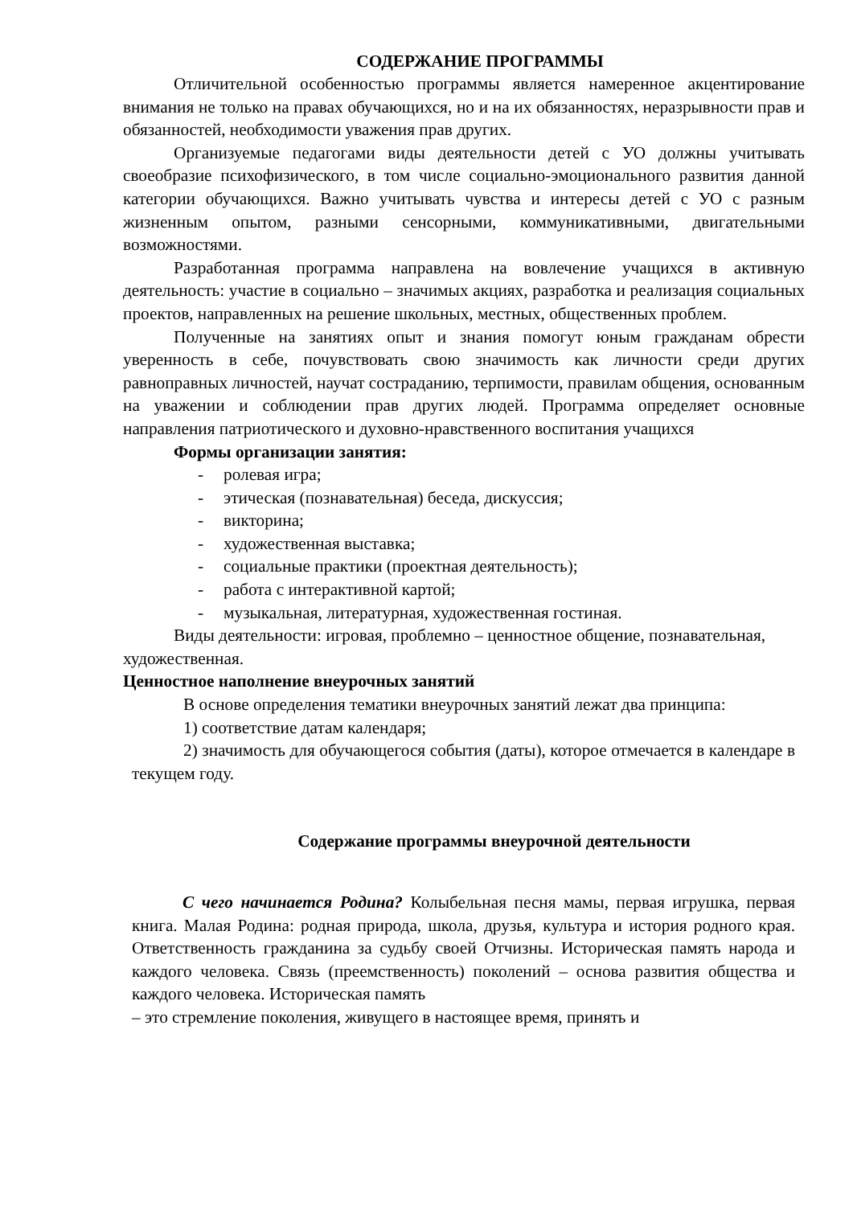СОДЕРЖАНИЕ ПРОГРАММЫ
Отличительной особенностью программы является намеренное акцентирование внимания не только на правах обучающихся, но и на их обязанностях, неразрывности прав и обязанностей, необходимости уважения прав других.
Организуемые педагогами виды деятельности детей с УО должны учитывать своеобразие психофизического, в том числе социально-эмоционального развития данной категории обучающихся. Важно учитывать чувства и интересы детей с УО с разным жизненным опытом, разными сенсорными, коммуникативными, двигательными возможностями.
Разработанная программа направлена на вовлечение учащихся в активную деятельность: участие в социально – значимых акциях, разработка и реализация социальных проектов, направленных на решение школьных, местных, общественных проблем.
Полученные на занятиях опыт и знания помогут юным гражданам обрести уверенность в себе, почувствовать свою значимость как личности среди других равноправных личностей, научат состраданию, терпимости, правилам общения, основанным на уважении и соблюдении прав других людей. Программа определяет основные направления патриотического и духовно-нравственного воспитания учащихся
Формы организации занятия:
- ролевая игра;
- этическая (познавательная) беседа, дискуссия;
- викторина;
- художественная выставка;
- социальные практики (проектная деятельность);
- работа с интерактивной картой;
- музыкальная, литературная, художественная гостиная.
Виды деятельности: игровая, проблемно – ценностное общение, познавательная, художественная.
Ценностное наполнение внеурочных занятий
В основе определения тематики внеурочных занятий лежат два принципа:
1) соответствие датам календаря;
2) значимость для обучающегося события (даты), которое отмечается в календаре в текущем году.
Содержание программы внеурочной деятельности
С чего начинается Родина? Колыбельная песня мамы, первая игрушка, первая книга. Малая Родина: родная природа, школа, друзья, культура и история родного края. Ответственность гражданина за судьбу своей Отчизны. Историческая память народа и каждого человека. Связь (преемственность) поколений – основа развития общества и каждого человека. Историческая память
– это стремление поколения, живущего в настоящее время, принять и